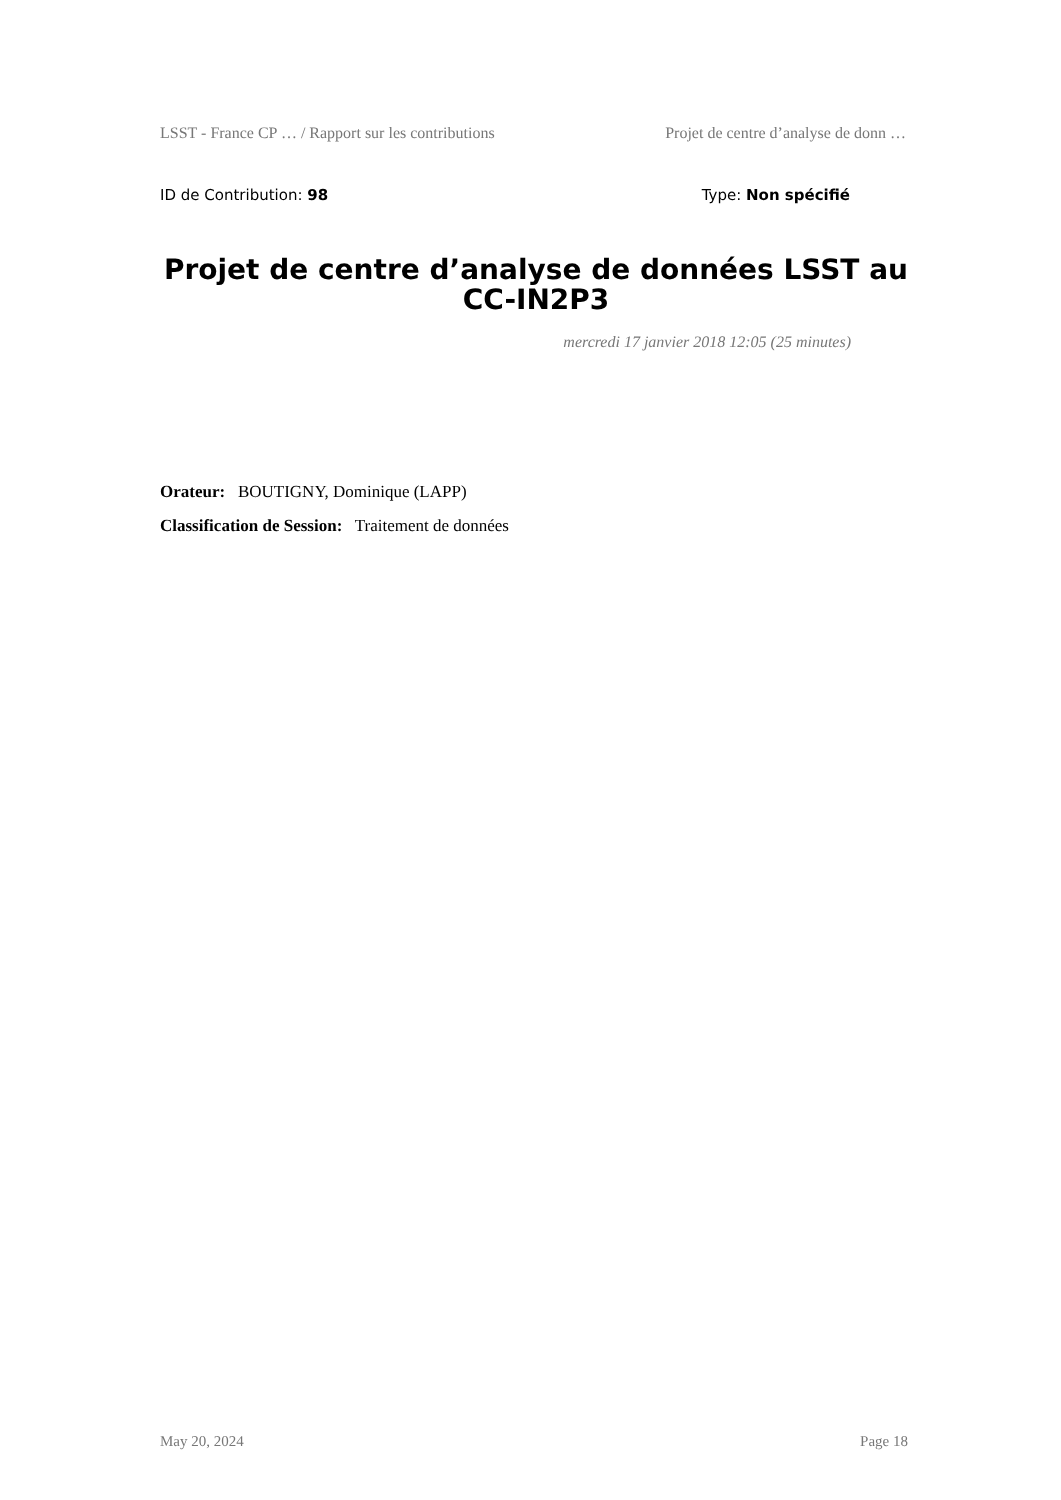LSST - France CP … / Rapport sur les contributions Projet de centre d’analyse de donn …
ID de Contribution: 98 Type: Non spécifié
Projet de centre d’analyse de données LSST au CC-IN2P3
mercredi 17 janvier 2018 12:05 (25 minutes)
Orateur: BOUTIGNY, Dominique (LAPP)
Classification de Session: Traitement de données
May 20, 2024 Page 18